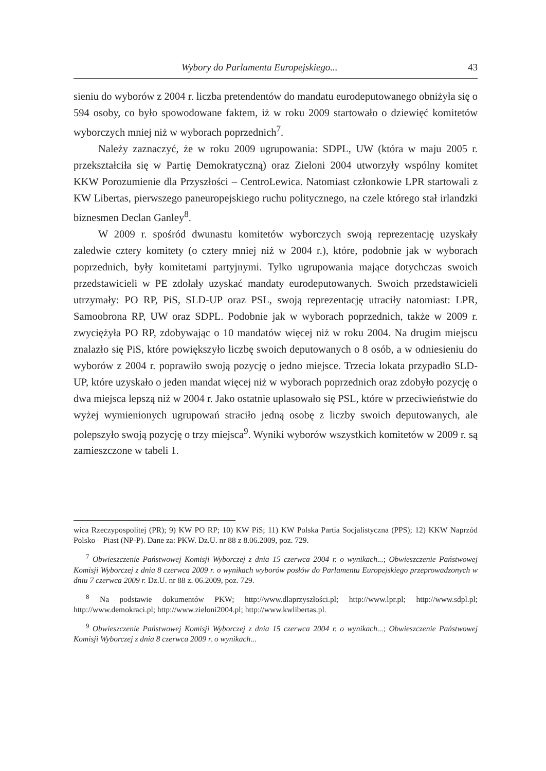Wybory do Parlamentu Europejskiego... 43
sieniu do wyborów z 2004 r. liczba pretendentów do mandatu eurodeputowanego obniżyła się o 594 osoby, co było spowodowane faktem, iż w roku 2009 startowało o dziewięć komitetów wyborczych mniej niż w wyborach poprzednich<sup>7</sup>.
Należy zaznaczyć, że w roku 2009 ugrupowania: SDPL, UW (która w maju 2005 r. przekształciła się w Partię Demokratyczną) oraz Zieloni 2004 utworzyły wspólny komitet KKW Porozumienie dla Przyszłości – CentroLewica. Natomiast członkowie LPR startowali z KW Libertas, pierwszego paneuropejskiego ruchu politycznego, na czele którego stał irlandzki biznesmen Declan Ganley<sup>8</sup>.
W 2009 r. spośród dwunastu komitetów wyborczych swoją reprezentację uzyskały zaledwie cztery komitety (o cztery mniej niż w 2004 r.), które, podobnie jak w wyborach poprzednich, były komitetami partyjnymi. Tylko ugrupowania mające dotychczas swoich przedstawicieli w PE zdołały uzyskać mandaty eurodeputowanych. Swoich przedstawicieli utrzymały: PO RP, PiS, SLD-UP oraz PSL, swoją reprezentację utraciły natomiast: LPR, Samoobrona RP, UW oraz SDPL. Podobnie jak w wyborach poprzednich, także w 2009 r. zwyciężyła PO RP, zdobywając o 10 mandatów więcej niż w roku 2004. Na drugim miejscu znalazło się PiS, które powiększyło liczbę swoich deputowanych o 8 osób, a w odniesieniu do wyborów z 2004 r. poprawiło swoją pozycję o jedno miejsce. Trzecia lokata przypadło SLD-UP, które uzyskało o jeden mandat więcej niż w wyborach poprzednich oraz zdobyło pozycję o dwa miejsca lepszą niż w 2004 r. Jako ostatnie uplasowało się PSL, które w przeciwieństwie do wyżej wymienionych ugrupowań straciło jedną osobę z liczby swoich deputowanych, ale polepszyło swoją pozycję o trzy miejsca<sup>9</sup>. Wyniki wyborów wszystkich komitetów w 2009 r. są zamieszczone w tabeli 1.
wica Rzeczypospolitej (PR); 9) KW PO RP; 10) KW PiS; 11) KW Polska Partia Socjalistyczna (PPS); 12) KKW Naprzód Polsko – Piast (NP-P). Dane za: PKW. Dz.U. nr 88 z 8.06.2009, poz. 729.
<sup>7</sup> Obwieszczenie Państwowej Komisji Wyborczej z dnia 15 czerwca 2004 r. o wynikach...; Obwieszczenie Państwowej Komisji Wyborczej z dnia 8 czerwca 2009 r. o wynikach wyborów posłów do Parlamentu Europejskiego przeprowadzonych w dniu 7 czerwca 2009 r. Dz.U. nr 88 z. 06.2009, poz. 729.
<sup>8</sup> Na podstawie dokumentów PKW; http://www.dlaprzyszłości.pl; http://www.lpr.pl; http://www.sdpl.pl; http://www.demokraci.pl; http://www.zieloni2004.pl; http://www.kwlibertas.pl.
<sup>9</sup> Obwieszczenie Państwowej Komisji Wyborczej z dnia 15 czerwca 2004 r. o wynikach...; Obwieszczenie Państwowej Komisji Wyborczej z dnia 8 czerwca 2009 r. o wynikach...